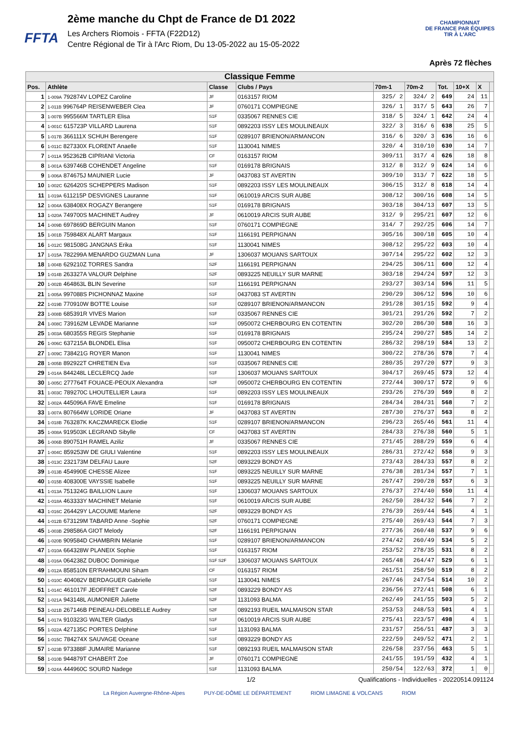FFTA
2ème manche du Chpt de France de D1 2022
Les Archers Riomois - FFTA (F22D12)
Centre Régional de Tir à l'Arc Riom, Du 13-05-2022 au 15-05-2022
CHAMPIONNAT
DE FRANCE PAR ÉQUIPES
TIR À L'ARC
Après 72 flèches
| Classique Femme | | | | | | | | | |
| Pos. | Athlète | Classe | Clubs / Pays | 70m-1 | 70m-2 | Tot. | 10+X | X | |
| 1 | 1-009A 792874V LOPEZ Caroline | JF | 0163157 RIOM | 325/ 2 | 324/ 2 | 649 | 24 | 11 | |
| 2 | 1-011B 996764P REISENWEBER Clea | JF | 0760171 COMPIEGNE | 326/ 1 | 317/ 5 | 643 | 26 | 7 | |
| 3 | 1-007B 995566M TARTLER Elisa | S1F | 0335067 RENNES CIE | 318/ 5 | 324/ 1 | 642 | 24 | 4 | |
| 4 | 1-001C 615723P VILLARD Laurena | S1F | 0892203 ISSY LES MOULINEAUX | 322/ 3 | 316/ 6 | 638 | 25 | 5 | |
| 5 | 1-017B 366111X SCHUH Berengere | S1F | 0289107 BRIENON/ARMANCON | 316/ 6 | 320/ 3 | 636 | 16 | 6 | |
| 6 | 1-011C 827330X FLORENT Anaelle | S1F | 1130041 NIMES | 320/ 4 | 310/10 | 630 | 14 | 7 | |
| 7 | 1-011A 952362B CIPRIANI Victoria | CF | 0163157 RIOM | 309/11 | 317/ 4 | 626 | 18 | 8 | |
| 8 | 1-001A 639746B COHENDET Angeline | S1F | 0169178 BRIGNAIS | 312/ 8 | 312/ 9 | 624 | 14 | 6 | |
| 9 | 1-006A 874675J MAUNIER Lucie | JF | 0437083 ST AVERTIN | 309/10 | 313/ 7 | 622 | 18 | 5 | |
| 10 | 1-002C 626420S SCHEPPERS Madison | S1F | 0892203 ISSY LES MOULINEAUX | 306/15 | 312/ 8 | 618 | 14 | 4 | |
| 11 | 1-019A 611215P DESVIGNES Lauranne | S1F | 0610019 ARCIS SUR AUBE | 308/12 | 300/16 | 608 | 14 | 5 | |
| 12 | 1-004A 638408X ROGAZY Berangere | S1F | 0169178 BRIGNAIS | 303/18 | 304/13 | 607 | 13 | 5 | |
| 13 | 1-020A 749700S MACHINET Audrey | JF | 0610019 ARCIS SUR AUBE | 312/ 9 | 295/21 | 607 | 12 | 6 | |
| 14 | 1-009B 697869D BERGUIN Manon | S1F | 0760171 COMPIEGNE | 314/ 7 | 292/25 | 606 | 14 | 7 | |
| 15 | 1-001B 759848X ALART Margaux | S1F | 1166191 PERPIGNAN | 305/16 | 300/18 | 605 | 10 | 4 | |
| 16 | 1-012C 981508G JANGNAS Erika | S1F | 1130041 NIMES | 308/12 | 295/22 | 603 | 10 | 4 | |
| 17 | 1-015A 782299A MENARDO GUZMAN Luna | JF | 1306037 MOUANS SARTOUX | 307/14 | 295/22 | 602 | 12 | 3 | |
| 18 | 1-004B 629210Z TORRES Sandra | S2F | 1166191 PERPIGNAN | 294/25 | 306/11 | 600 | 12 | 4 | |
| 19 | 1-014B 263327A VALOUR Delphine | S2F | 0893225 NEUILLY SUR MARNE | 303/18 | 294/24 | 597 | 12 | 3 | |
| 20 | 1-002B 464863L BLIN Severine | S1F | 1166191 PERPIGNAN | 293/27 | 303/14 | 596 | 11 | 5 | |
| 21 | 1-005A 997088S PICHONNAZ Maxine | S1F | 0437083 ST AVERTIN | 290/29 | 306/12 | 596 | 10 | 6 | |
| 22 | 1-019B 770910W BOTTE Louise | S1F | 0289107 BRIENON/ARMANCON | 291/28 | 301/15 | 592 | 9 | 4 | |
| 23 | 1-008B 685391R VIVES Marion | S1F | 0335067 RENNES CIE | 301/21 | 291/26 | 592 | 7 | 2 | |
| 24 | 1-008C 739162M LEVADE Marianne | S1F | 0950072 CHERBOURG EN COTENTIN | 302/20 | 286/30 | 588 | 16 | 3 | |
| 25 | 1-003A 680355S REGIS Stephanie | S1F | 0169178 BRIGNAIS | 295/24 | 290/27 | 585 | 14 | 2 | |
| 26 | 1-006C 637215A BLONDEL Elisa | S1F | 0950072 CHERBOURG EN COTENTIN | 286/32 | 298/19 | 584 | 13 | 2 | |
| 27 | 1-009C 738421G ROYER Manon | S1F | 1130041 NIMES | 300/22 | 278/36 | 578 | 7 | 4 | |
| 28 | 1-005B 892922T CHRETIEN Eva | S1F | 0335067 RENNES CIE | 280/35 | 297/20 | 577 | 9 | 3 | |
| 29 | 1-014A 844248L LECLERCQ Jade | S1F | 1306037 MOUANS SARTOUX | 304/17 | 269/45 | 573 | 12 | 4 | |
| 30 | 1-005C 277764T FOUACE-PEOUX Alexandra | S2F | 0950072 CHERBOURG EN COTENTIN | 272/44 | 300/17 | 572 | 9 | 6 | |
| 31 | 1-003C 789270C LHOUTELLIER Laura | S1F | 0892203 ISSY LES MOULINEAUX | 293/26 | 276/39 | 569 | 8 | 2 | |
| 32 | 1-002A 445096A FAVE Emeline | S1F | 0169178 BRIGNAIS | 284/34 | 284/31 | 568 | 7 | 2 | |
| 33 | 1-007A 807664W LORIDE Oriane | JF | 0437083 ST AVERTIN | 287/30 | 276/37 | 563 | 8 | 2 | |
| 34 | 1-018B 763287K KACZMARECK Elodie | S1F | 0289107 BRIENON/ARMANCON | 296/23 | 265/46 | 561 | 11 | 4 | |
| 35 | 1-008A 919503K LEGRAND Sibylle | CF | 0437083 ST AVERTIN | 284/33 | 276/38 | 560 | 5 | 1 | |
| 36 | 1-006B 890751H RAMEL Aziliz | JF | 0335067 RENNES CIE | 271/45 | 288/29 | 559 | 6 | 4 | |
| 37 | 1-004C 859253W DE GIULI Valentine | S1F | 0892203 ISSY LES MOULINEAUX | 286/31 | 272/42 | 558 | 9 | 3 | |
| 38 | 1-013C 232173M DELFAU Laure | S2F | 0893229 BONDY AS | 273/43 | 284/33 | 557 | 8 | 2 | |
| 39 | 1-013B 454990E CHESSE Alizee | S1F | 0893225 NEUILLY SUR MARNE | 276/38 | 281/34 | 557 | 7 | 1 | |
| 40 | 1-015B 408300E VAYSSIE Isabelle | S1F | 0893225 NEUILLY SUR MARNE | 267/47 | 290/28 | 557 | 6 | 3 | |
| 41 | 1-013A 751324G BAILLION Laure | S1F | 1306037 MOUANS SARTOUX | 276/37 | 274/40 | 550 | 11 | 4 | |
| 42 | 1-018A 463333Y MACHINET Melanie | S1F | 0610019 ARCIS SUR AUBE | 262/50 | 284/32 | 546 | 7 | 2 | |
| 43 | 1-016C 264429Y LACOUME Marlene | S2F | 0893229 BONDY AS | 276/39 | 269/44 | 545 | 4 | 1 | |
| 44 | 1-012B 673129M TABARD Anne -Sophie | S2F | 0760171 COMPIEGNE | 275/40 | 269/43 | 544 | 7 | 3 | |
| 45 | 1-003B 298586A GIOT Melody | S2F | 1166191 PERPIGNAN | 277/36 | 260/48 | 537 | 9 | 6 | |
| 46 | 1-020B 909584D CHAMBRIN Mélanie | S1F | 0289107 BRIENON/ARMANCON | 274/42 | 260/49 | 534 | 5 | 2 | |
| 47 | 1-010A 664328W PLANEIX Sophie | S1F | 0163157 RIOM | 253/52 | 278/35 | 531 | 8 | 2 | |
| 48 | 1-016A 064238Z DUBOC Dominique | S1F S2F | 1306037 MOUANS SARTOUX | 265/48 | 264/47 | 529 | 6 | 1 | |
| 49 | 1-012A 858510N ER'RAHMOUNI Siham | CF | 0163157 RIOM | 261/51 | 258/50 | 519 | 8 | 2 | |
| 50 | 1-010C 404082V BERDAGUER Gabrielle | S1F | 1130041 NIMES | 267/46 | 247/54 | 514 | 10 | 2 | |
| 51 | 1-014C 461017F JEOFFRET Carole | S2F | 0893229 BONDY AS | 236/56 | 272/41 | 508 | 6 | 1 | |
| 52 | 1-021A 943148L AUMONIER Juliette | S2F | 1131093 BALMA | 262/49 | 241/55 | 503 | 5 | 2 | |
| 53 | 1-021B 267146B PEINEAU-DELOBELLE Audrey | S2F | 0892193 RUEIL MALMAISON STAR | 253/53 | 248/53 | 501 | 4 | 1 | |
| 54 | 1-017A 910323G WALTER Gladys | S1F | 0610019 ARCIS SUR AUBE | 275/41 | 223/57 | 498 | 4 | 1 | |
| 55 | 1-022A 427135C PORTES Delphine | S1F | 1131093 BALMA | 231/57 | 256/51 | 487 | 3 | 3 | |
| 56 | 1-015C 784274X SAUVAGE Oceane | S1F | 0893229 BONDY AS | 222/59 | 249/52 | 471 | 2 | 1 | |
| 57 | 1-023B 973388F JUMAIRE Marianne | S1F | 0892193 RUEIL MALMAISON STAR | 226/58 | 237/56 | 463 | 5 | 1 | |
| 58 | 1-010B 944879T CHABERT Zoe | JF | 0760171 COMPIEGNE | 241/55 | 191/59 | 432 | 4 | 1 | |
| 59 | 1-024A 444960C SOURD Nadege | S1F | 1131093 BALMA | 250/54 | 122/63 | 372 | 1 | 0 | |
1/2 Qualifications - Individuelles - 20220514.091124
La Région Auvergne-Rhône-Alpes PUY-DE-DÔME LE DÉPARTEMENT RIOM LIMAGNE & VOLCANS RIOM